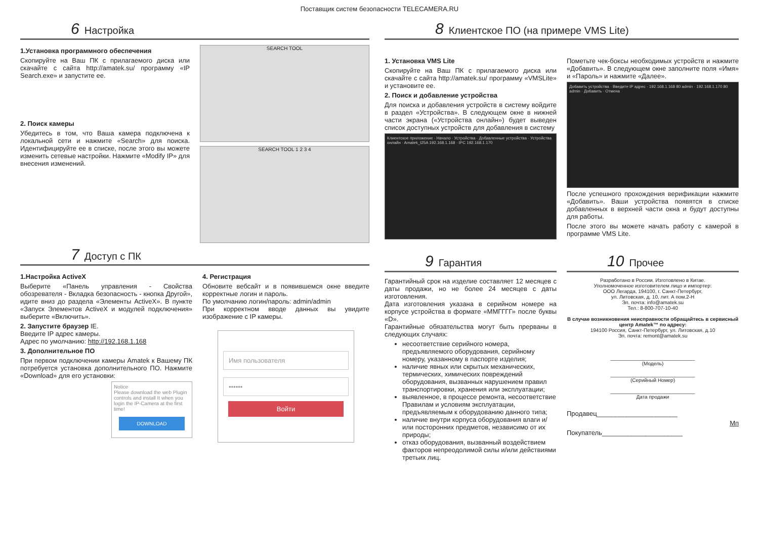Поставщик систем безопасности TELECAMERA.RU
6 Настройка
1.Установка программного обеспечения
Скопируйте на Ваш ПК с прилагаемого диска или скачайте с сайта http://amatek.su/ программу «IP Search.exe» и запустите ее.
2. Поиск камеры
Убедитесь в том, что Ваша камера подключена к локальной сети и нажмите «Search» для поиска. Идентифицируйте ее в списке, после этого вы можете изменить сетевые настройки. Нажмите «Modify IP» для внесения изменений.
SEARCH TOOL
SEARCH TOOL 1 2 3 4
7 Доступ с ПК
1.Настройка ActiveX
Выберите «Панель управления - Свойства обозревателя - Вкладка безопасность - кнопка Другой», идите вниз до раздела «Элементы ActiveX». В пункте «Запуск Элементов ActiveX и модулей подключения» выберите «Включить».
2. Запустите браузер IE.
Введите IP адрес камеры.
Адрес по умолчанию: http://192.168.1.168
3. Дополнительное ПО
При первом подключении камеры Amatek к Вашему ПК потребуется установка дополнительного ПО. Нажмите «Download» для его установки:
Notice
Please download the web Plugin controls and install It when you login the IP-Camera at the first time!
DOWNLOAD
4. Регистрация
Обновите вебсайт и в появившемся окне введите корректные логин и пароль.
По умолчанию логин/пароль: admin/admin
При корректном вводе данных вы увидите изображение с IP камеры.
Имя пользователя
••••••
Войти
8 Клиентское ПО (на примере VMS Lite)
1. Установка VMS Lite
Скопируйте на Ваш ПК с прилагаемого диска или скачайте с сайта http://amatek.su/ программу «VMSLite» и установите ее.
2. Поиск и добавление устройства
Для поиска и добавления устройств в систему войдите в раздел «Устройства». В следующем окне в нижней части экрана («Устройства онлайн») будет выведен список доступных устройств для добавления в систему
Клиентское приложение · Начало · Устройства · Добавленные устройства · Устройства онлайн · Amatek_I25A 192.168.1.168 · IPC 192.168.1.170
Пометьте чек-боксы необходимых устройств и нажмите «Добавить». В следующем окне заполните поля «Имя» и «Пароль» и нажмите «Далее».
Добавить устройства · Введите IP адрес · 192.168.1.168 80 admin · 192.168.1.170 80 admin · Добавить · Отмена
После успешного прохождения верификации нажмите «Добавить». Ваши устройства появятся в списке добавленных в верхней части окна и будут доступны для работы.
После этого вы можете начать работу с камерой в программе VMS Lite.
9 Гарантия
Гарантийный срок на изделие составляет 12 месяцев с даты продажи, но не более 24 месяцев с даты изготовления.
Дата изготовления указана в серийном номере на корпусе устройства в формате «ММГГГГ» после буквы «D».
Гарантийные обязательства могут быть прерваны в следующих случаях:
несоответствие серийного номера, предъявляемого оборудования, серийному номеру, указанному в паспорте изделия;
наличие явных или скрытых механических, термических, химических повреждений оборудования, вызванных нарушением правил транспортировки, хранения или эксплуатации;
выявленное, в процессе ремонта, несоответствие Правилам и условиям эксплуатации, предъявляемым к оборудованию данного типа;
наличие внутри корпуса оборудования влаги и/или посторонних предметов, независимо от их природы;
отказ оборудования, вызванный воздействием факторов непреодолимой силы и/или действиями третьих лиц.
10 Прочее
Разработано в России. Изготовлено в Китае.
Уполномоченное изготовителем лицо и импортер:
ООО Легарда, 194100, г. Санкт-Петербург,
ул. Литовская, д. 10, лит. А пом.2-Н
Эл. почта: info@amatek.su
Тел.: 8-800-707-10-40
В случае возникновения неисправности обращайтесь в сервисный центр Amatek™ по адресу:
194100 Россия, Санкт-Петербург, ул. Литовская, д.10
Эл. почта: remont@amatek.su
______________________________
(Модель)
______________________________
(Серийный Номер)
______________________________
Дата продажи
Продавец______________________
Мп
Покупатель______________________